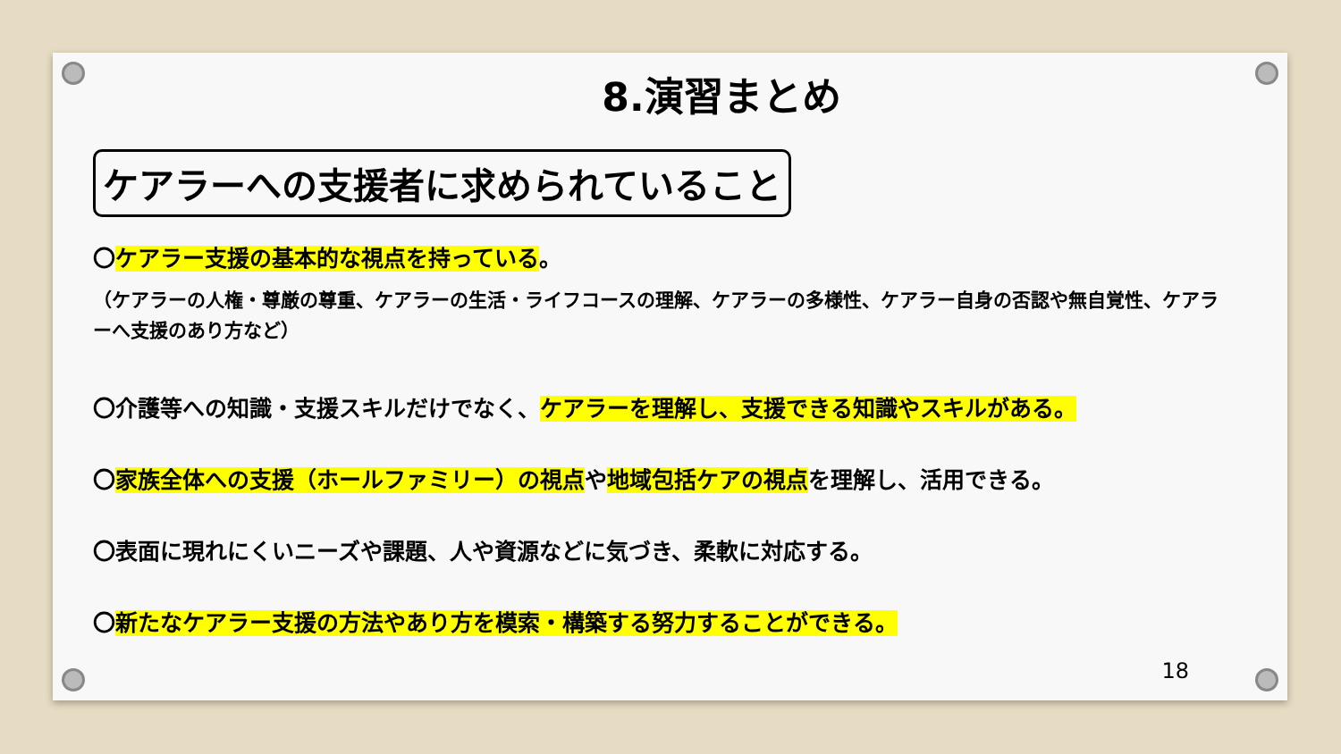8.演習まとめ
ケアラーへの支援者に求められていること
〇ケアラー支援の基本的な視点を持っている。
（ケアラーの人権・尊厳の尊重、ケアラーの生活・ライフコースの理解、ケアラーの多様性、ケアラー自身の否認や無自覚性、ケアラーへ支援のあり方など）
〇介護等への知識・支援スキルだけでなく、ケアラーを理解し、支援できる知識やスキルがある。
〇家族全体への支援（ホールファミリー）の視点や地域包括ケアの視点を理解し、活用できる。
〇表面に現れにくいニーズや課題、人や資源などに気づき、柔軟に対応する。
〇新たなケアラー支援の方法やあり方を模索・構築する努力することができる。
18